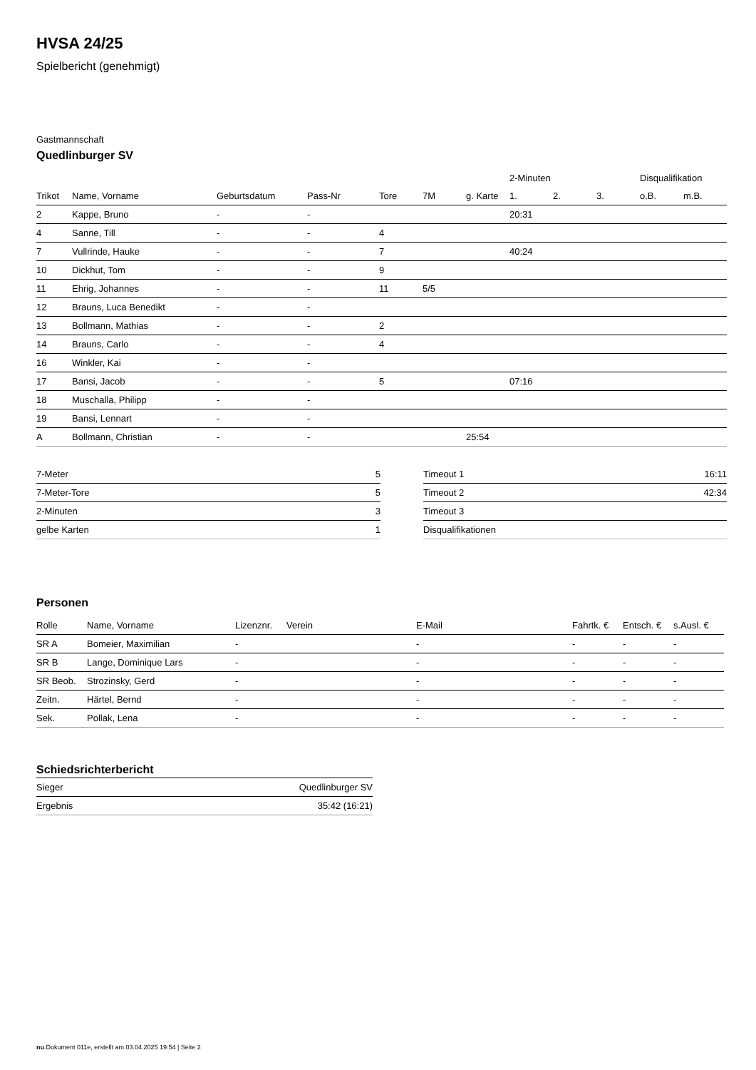HVSA 24/25
Spielbericht (genehmigt)
Gastmannschaft
Quedlinburger SV
| | | | | | | | 2-Minuten | | | Disqualifikation | |
| --- | --- | --- | --- | --- | --- | --- | --- | --- | --- | --- | --- |
| Trikot | Name, Vorname | Geburtsdatum | Pass-Nr | Tore | 7M | g. Karte | 1. | 2. | 3. | o.B. | m.B. |
| 2 | Kappe, Bruno | - | - | | | | 20:31 | | | | |
| 4 | Sanne, Till | - | - | 4 | | | | | | | |
| 7 | Vullrinde, Hauke | - | - | 7 | | | 40:24 | | | | |
| 10 | Dickhut, Tom | - | - | 9 | | | | | | | |
| 11 | Ehrig, Johannes | - | - | 11 | 5/5 | | | | | | |
| 12 | Brauns, Luca Benedikt | - | - | | | | | | | | |
| 13 | Bollmann, Mathias | - | - | 2 | | | | | | | |
| 14 | Brauns, Carlo | - | - | 4 | | | | | | | |
| 16 | Winkler, Kai | - | - | | | | | | | | |
| 17 | Bansi, Jacob | - | - | 5 | | | 07:16 | | | | |
| 18 | Muschalla, Philipp | - | - | | | | | | | | |
| 19 | Bansi, Lennart | - | - | | | | | | | | |
| A | Bollmann, Christian | - | - | | | 25:54 | | | | | |
| 7-Meter | 5 |
| 7-Meter-Tore | 5 |
| 2-Minuten | 3 |
| gelbe Karten | 1 |
| Timeout 1 | 16:11 |
| Timeout 2 | 42:34 |
| Timeout 3 | |
| Disqualifikationen | |
Personen
| Rolle | Name, Vorname | Lizenznr. | Verein | E-Mail | Fahrtk. € | Entsch. € | s.Ausl. € |
| --- | --- | --- | --- | --- | --- | --- | --- |
| SR A | Bomeier, Maximilian | - | | - | - | - | - |
| SR B | Lange, Dominique Lars | - | | - | - | - | - |
| SR Beob. | Strozinsky, Gerd | - | | - | - | - | - |
| Zeitn. | Härtel, Bernd | - | | - | - | - | - |
| Sek. | Pollak, Lena | - | | - | - | - | - |
Schiedsrichterbericht
| Sieger | Quedlinburger SV |
| Ergebnis | 35:42 (16:21) |
nu.Dokument 011e, erstellt am 03.04.2025 19:54 | Seite 2